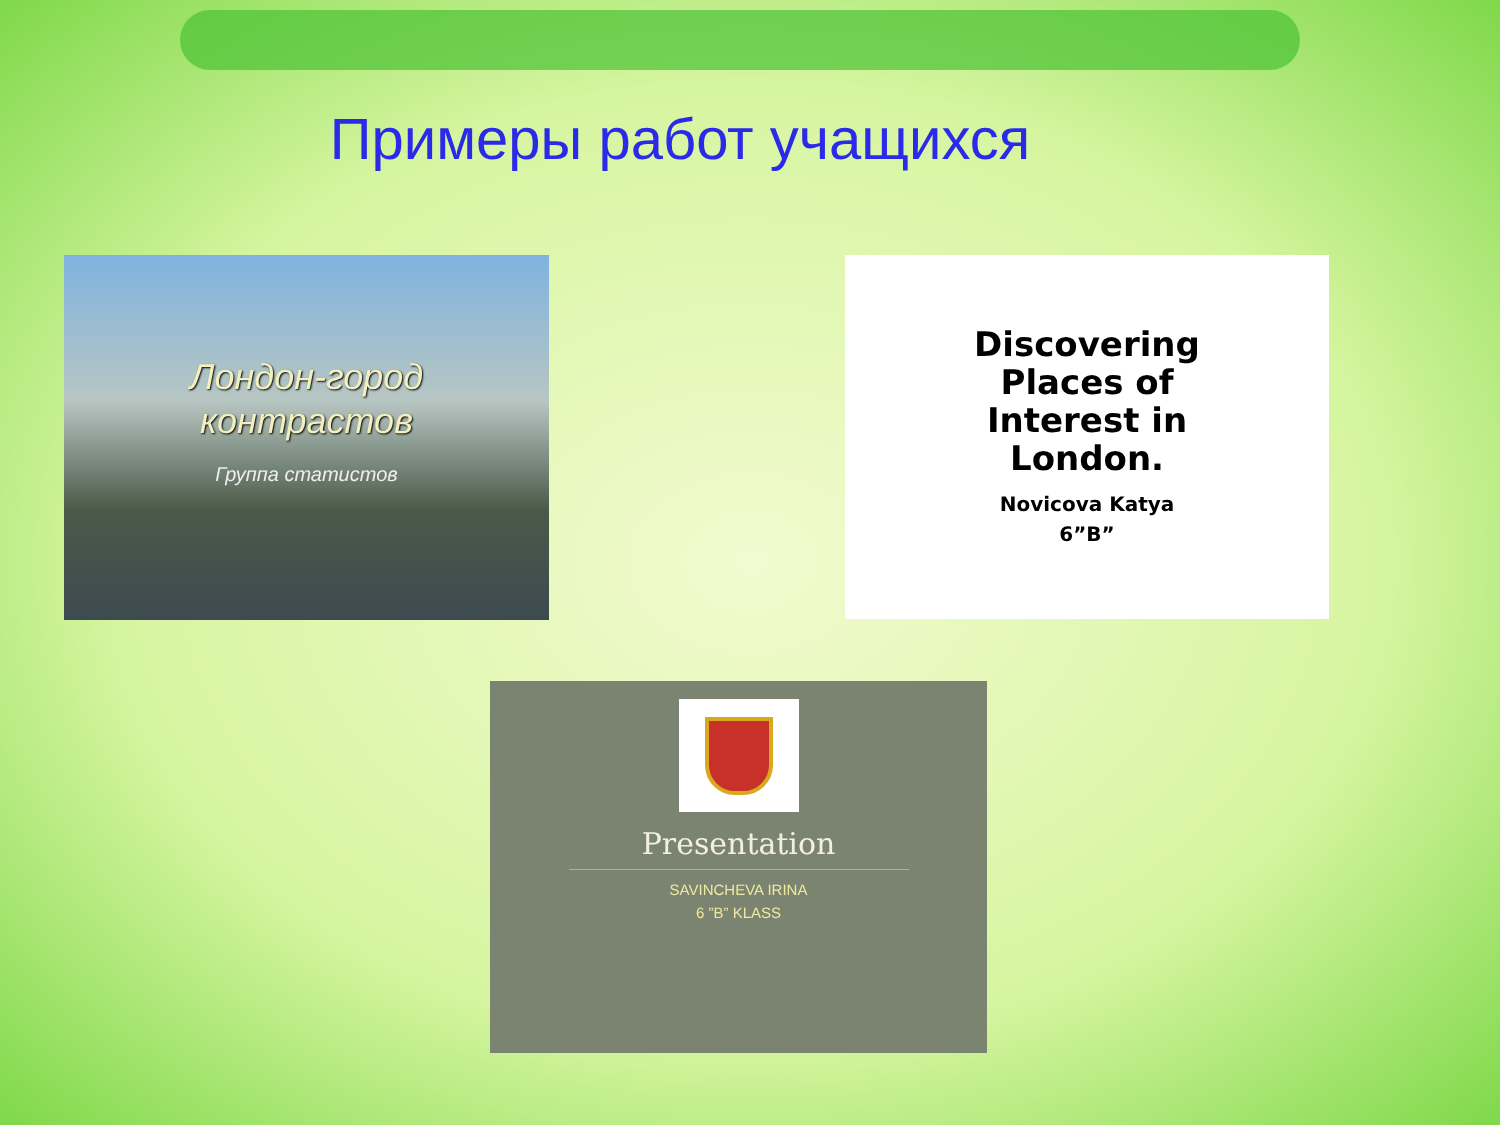Примеры работ учащихся
Лондон-город
контрастов
Группа статистов
Discovering
Places of
Interest in
London.
Novicova Katya
6”B”
Presentation
SAVINCHEVA IRINA
6 ”B” KLASS